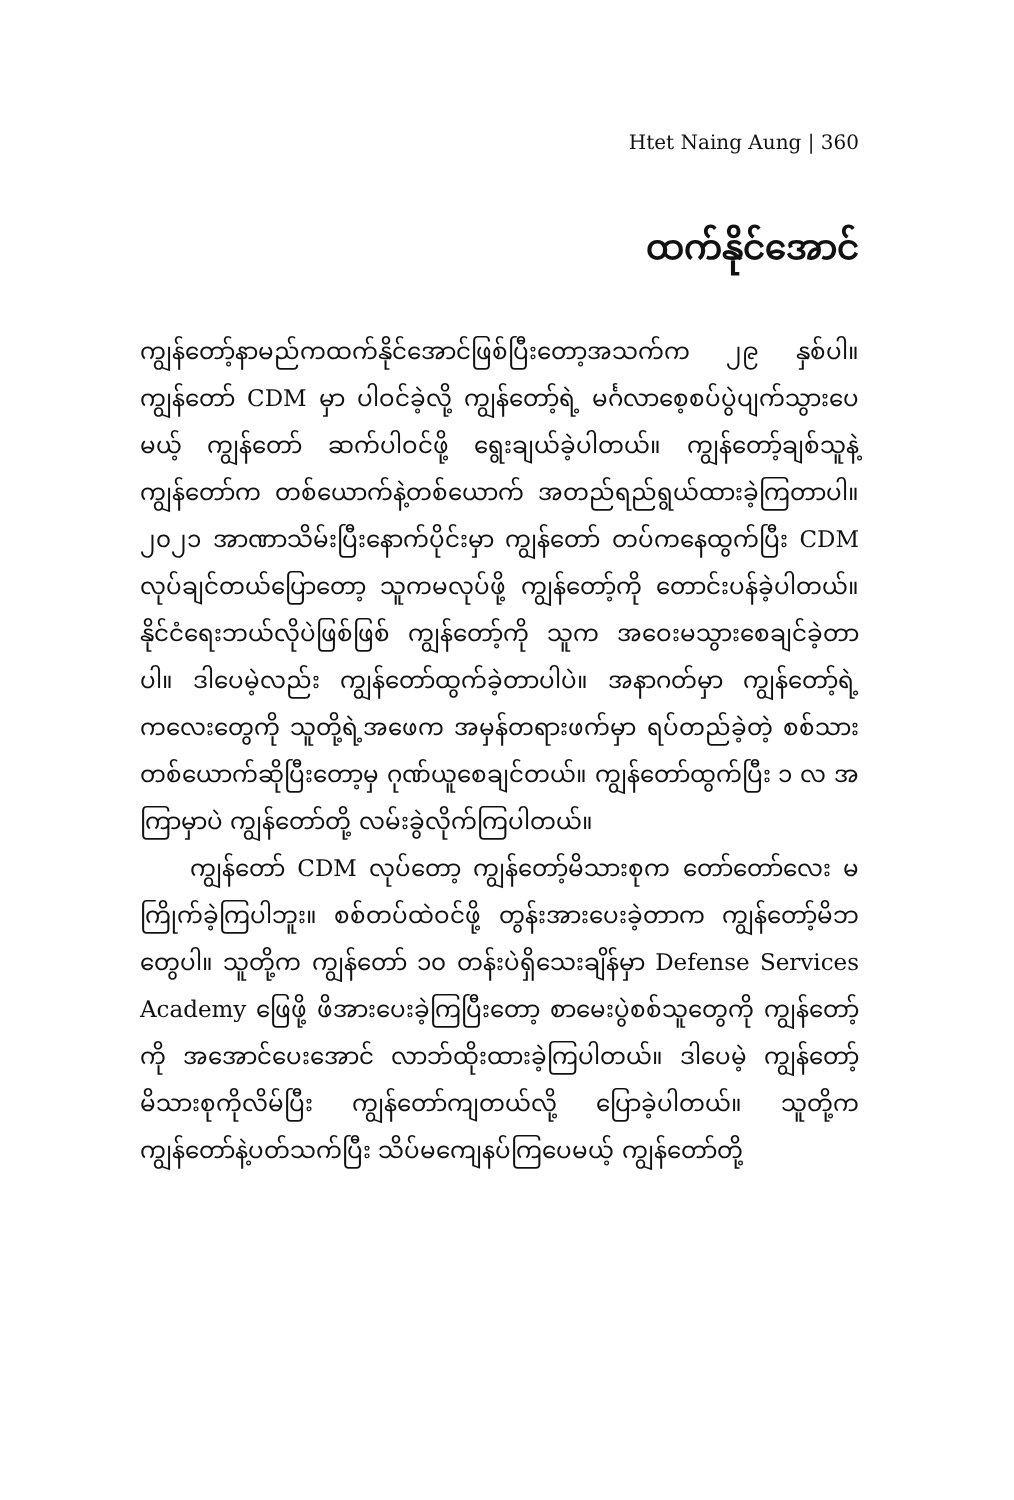Htet Naing Aung | 360
ထက်နိုင်အောင်
ကျွန်တော့်နာမည်ကထက်နိုင်အောင်ဖြစ်ပြီးတော့အသက်က ၂၉ နှစ်ပါ။ ကျွန်တော် CDM မှာ ပါဝင်ခဲ့လို့ ကျွန်တော့်ရဲ့ မင်္ဂလာစေ့စပ်ပွဲပျက်သွားပေမယ့် ကျွန်တော် ဆက်ပါဝင်ဖို့ ရွေးချယ်ခဲ့ပါတယ်။ ကျွန်တော့်ချစ်သူနဲ့ ကျွန်တော်က တစ်ယောက်နဲ့တစ်ယောက် အတည်ရည်ရွယ်ထားခဲ့ကြတာပါ။ ၂၀၂၁ အာဏာသိမ်းပြီးနောက်ပိုင်းမှာ ကျွန်တော် တပ်ကနေထွက်ပြီး CDM လုပ်ချင်တယ်ပြောတော့ သူကမလုပ်ဖို့ ကျွန်တော့်ကို တောင်းပန်ခဲ့ပါတယ်။ နိုင်ငံရေးဘယ်လိုပဲဖြစ်ဖြစ် ကျွန်တော့်ကို သူက အဝေးမသွားစေချင်ခဲ့တာပါ။ ဒါပေမဲ့လည်း ကျွန်တော်ထွက်ခဲ့တာပါပဲ။ အနာဂတ်မှာ ကျွန်တော့်ရဲ့ကလေးတွေကို သူတို့ရဲ့အဖေက အမှန်တရားဖက်မှာ ရပ်တည်ခဲ့တဲ့ စစ်သားတစ်ယောက်ဆိုပြီးတော့မှ ဂုဏ်ယူစေချင်တယ်။ ကျွန်တော်ထွက်ပြီး ၁ လ အကြာမှာပဲ ကျွန်တော်တို့ လမ်းခွဲလိုက်ကြပါတယ်။
ကျွန်တော် CDM လုပ်တော့ ကျွန်တော့်မိသားစုက တော်တော်လေး မကြိုက်ခဲ့ကြပါဘူး။ စစ်တပ်ထဲဝင်ဖို့ တွန်းအားပေးခဲ့တာက ကျွန်တော့်မိဘတွေပါ။ သူတို့က ကျွန်တော် ၁၀ တန်းပဲရှိသေးချိန်မှာ Defense Services Academy ဖြေဖို့ ဖိအားပေးခဲ့ကြပြီးတော့ စာမေးပွဲစစ်သူတွေကို ကျွန်တော့်ကို အအောင်ပေးအောင် လာဘ်ထိုးထားခဲ့ကြပါတယ်။ ဒါပေမဲ့ ကျွန်တော့်မိသားစုကိုလိမ်ပြီး ကျွန်တော်ကျတယ်လို့ ပြောခဲ့ပါတယ်။ သူတို့က ကျွန်တော်နဲ့ပတ်သက်ပြီး သိပ်မကျေနပ်ကြပေမယ့် ကျွန်တော်တို့